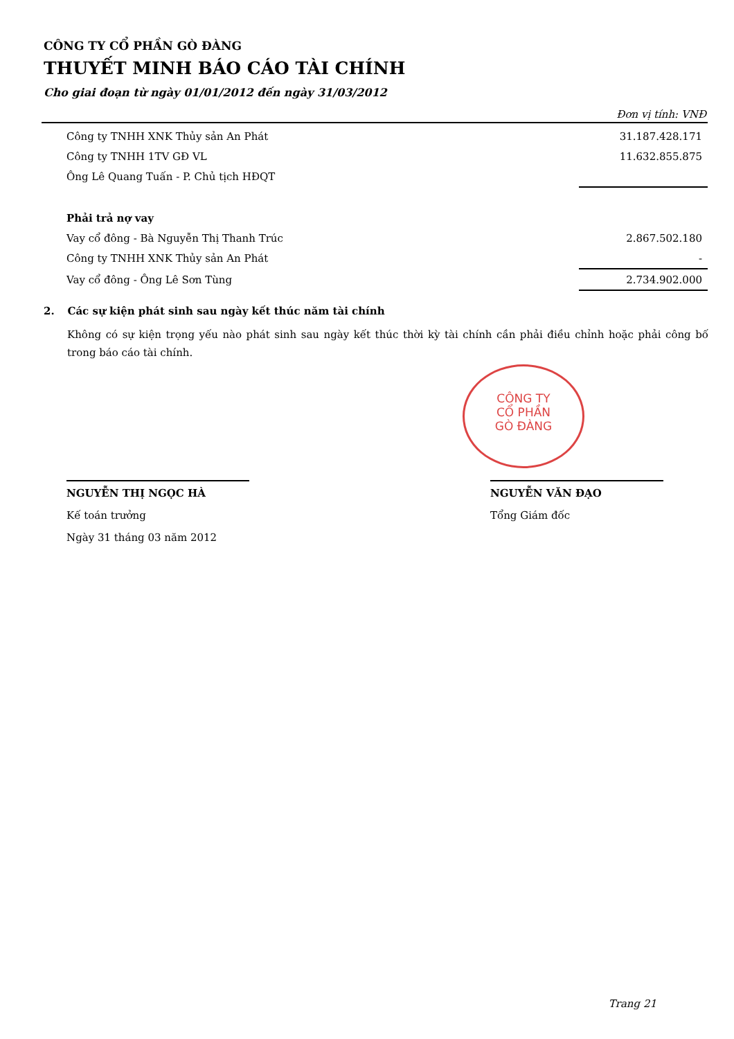CÔNG TY CỔ PHẦN GÒ ĐÀNG
THUYẾT MINH BÁO CÁO TÀI CHÍNH
Cho giai đoạn từ ngày 01/01/2012 đến ngày 31/03/2012
Đơn vị tính: VNĐ
| Công ty TNHH XNK Thủy sản An Phát | 31.187.428.171 |
| Công ty TNHH 1TV GĐ VL | 11.632.855.875 |
| Ông Lê Quang Tuấn - P. Chủ tịch HĐQT | |
| Phải trả nợ vay | |
| Vay cổ đông - Bà Nguyễn Thị Thanh Trúc | 2.867.502.180 |
| Công ty TNHH XNK Thủy sản An Phát | - |
| Vay cổ đông - Ông Lê Sơn Tùng | 2.734.902.000 |
2. Các sự kiện phát sinh sau ngày kết thúc năm tài chính
Không có sự kiện trọng yếu nào phát sinh sau ngày kết thúc thời kỳ tài chính cần phải điều chỉnh hoặc phải công bố trong báo cáo tài chính.
CÔNG TY
CỔ PHẦN
GÒ ĐÀNG
NGUYỄN THỊ NGỌC HÀ
Kế toán trưởng
Ngày 31 tháng 03 năm 2012
NGUYỄN VĂN ĐẠO
Tổng Giám đốc
Trang 21